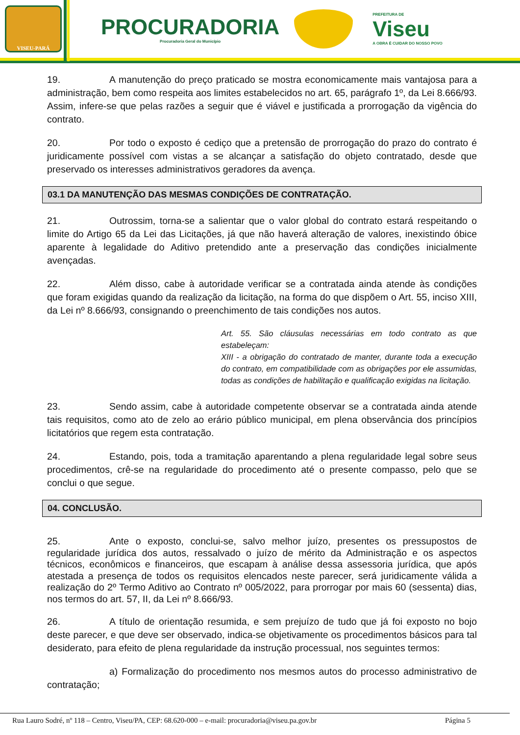VISEU-PARÁ
PROCURADORIA
Procuradoria Geral do Município
PREFEITURA DE
Viseu
A OBRA É CUIDAR DO NOSSO POVO
19. A manutenção do preço praticado se mostra economicamente mais vantajosa para a administração, bem como respeita aos limites estabelecidos no art. 65, parágrafo 1º, da Lei 8.666/93. Assim, infere-se que pelas razões a seguir que é viável e justificada a prorrogação da vigência do contrato.
20. Por todo o exposto é cediço que a pretensão de prorrogação do prazo do contrato é juridicamente possível com vistas a se alcançar a satisfação do objeto contratado, desde que preservado os interesses administrativos geradores da avença.
03.1 DA MANUTENÇÃO DAS MESMAS CONDIÇÕES DE CONTRATAÇÃO.
21. Outrossim, torna-se a salientar que o valor global do contrato estará respeitando o limite do Artigo 65 da Lei das Licitações, já que não haverá alteração de valores, inexistindo óbice aparente à legalidade do Aditivo pretendido ante a preservação das condições inicialmente avençadas.
22. Além disso, cabe à autoridade verificar se a contratada ainda atende às condições que foram exigidas quando da realização da licitação, na forma do que dispõem o Art. 55, inciso XIII, da Lei nº 8.666/93, consignando o preenchimento de tais condições nos autos.
Art. 55. São cláusulas necessárias em todo contrato as que estabeleçam:
XIII - a obrigação do contratado de manter, durante toda a execução do contrato, em compatibilidade com as obrigações por ele assumidas, todas as condições de habilitação e qualificação exigidas na licitação.
23. Sendo assim, cabe à autoridade competente observar se a contratada ainda atende tais requisitos, como ato de zelo ao erário público municipal, em plena observância dos princípios licitatórios que regem esta contratação.
24. Estando, pois, toda a tramitação aparentando a plena regularidade legal sobre seus procedimentos, crê-se na regularidade do procedimento até o presente compasso, pelo que se conclui o que segue.
04. CONCLUSÃO.
25. Ante o exposto, conclui-se, salvo melhor juízo, presentes os pressupostos de regularidade jurídica dos autos, ressalvado o juízo de mérito da Administração e os aspectos técnicos, econômicos e financeiros, que escapam à análise dessa assessoria jurídica, que após atestada a presença de todos os requisitos elencados neste parecer, será juridicamente válida a realização do 2º Termo Aditivo ao Contrato nº 005/2022, para prorrogar por mais 60 (sessenta) dias, nos termos do art. 57, II, da Lei nº 8.666/93.
26. A título de orientação resumida, e sem prejuízo de tudo que já foi exposto no bojo deste parecer, e que deve ser observado, indica-se objetivamente os procedimentos básicos para tal desiderato, para efeito de plena regularidade da instrução processual, nos seguintes termos:
a) Formalização do procedimento nos mesmos autos do processo administrativo de contratação;
Rua Lauro Sodré, nº 118 – Centro, Viseu/PA, CEP: 68.620-000 – e-mail: procuradoria@viseu.pa.gov.br Página 5